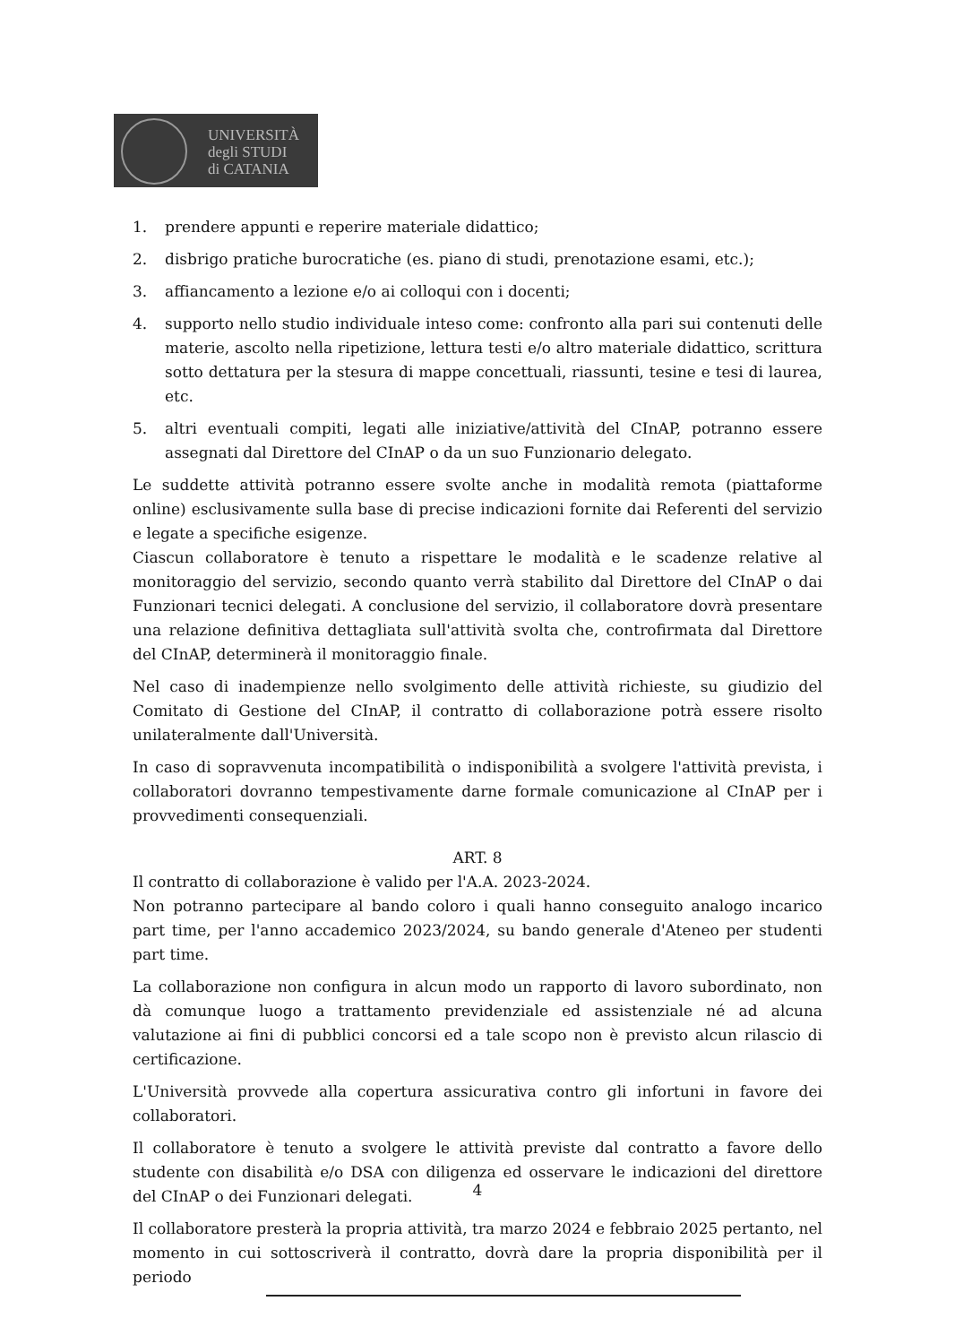UNIVERSITÀ
degli STUDI
di CATANIA
1. prendere appunti e reperire materiale didattico;
2. disbrigo pratiche burocratiche (es. piano di studi, prenotazione esami, etc.);
3. affiancamento a lezione e/o ai colloqui con i docenti;
4. supporto nello studio individuale inteso come: confronto alla pari sui contenuti delle materie, ascolto nella ripetizione, lettura testi e/o altro materiale didattico, scrittura sotto dettatura per la stesura di mappe concettuali, riassunti, tesine e tesi di laurea, etc.
5. altri eventuali compiti, legati alle iniziative/attività del CInAP, potranno essere assegnati dal Direttore del CInAP o da un suo Funzionario delegato.
Le suddette attività potranno essere svolte anche in modalità remota (piattaforme online) esclusivamente sulla base di precise indicazioni fornite dai Referenti del servizio e legate a specifiche esigenze.
Ciascun collaboratore è tenuto a rispettare le modalità e le scadenze relative al monitoraggio del servizio, secondo quanto verrà stabilito dal Direttore del CInAP o dai Funzionari tecnici delegati. A conclusione del servizio, il collaboratore dovrà presentare una relazione definitiva dettagliata sull'attività svolta che, controfirmata dal Direttore del CInAP, determinerà il monitoraggio finale.
Nel caso di inadempienze nello svolgimento delle attività richieste, su giudizio del Comitato di Gestione del CInAP, il contratto di collaborazione potrà essere risolto unilateralmente dall'Università.
In caso di sopravvenuta incompatibilità o indisponibilità a svolgere l'attività prevista, i collaboratori dovranno tempestivamente darne formale comunicazione al CInAP per i provvedimenti consequenziali.
ART. 8
Il contratto di collaborazione è valido per l'A.A. 2023-2024.
Non potranno partecipare al bando coloro i quali hanno conseguito analogo incarico part time, per l'anno accademico 2023/2024, su bando generale d'Ateneo per studenti part time.
La collaborazione non configura in alcun modo un rapporto di lavoro subordinato, non dà comunque luogo a trattamento previdenziale ed assistenziale né ad alcuna valutazione ai fini di pubblici concorsi ed a tale scopo non è previsto alcun rilascio di certificazione.
L'Università provvede alla copertura assicurativa contro gli infortuni in favore dei collaboratori.
Il collaboratore è tenuto a svolgere le attività previste dal contratto a favore dello studente con disabilità e/o DSA con diligenza ed osservare le indicazioni del direttore del CInAP o dei Funzionari delegati.
Il collaboratore presterà la propria attività, tra marzo 2024 e febbraio 2025 pertanto, nel momento in cui sottoscriverà il contratto, dovrà dare la propria disponibilità per il periodo
4